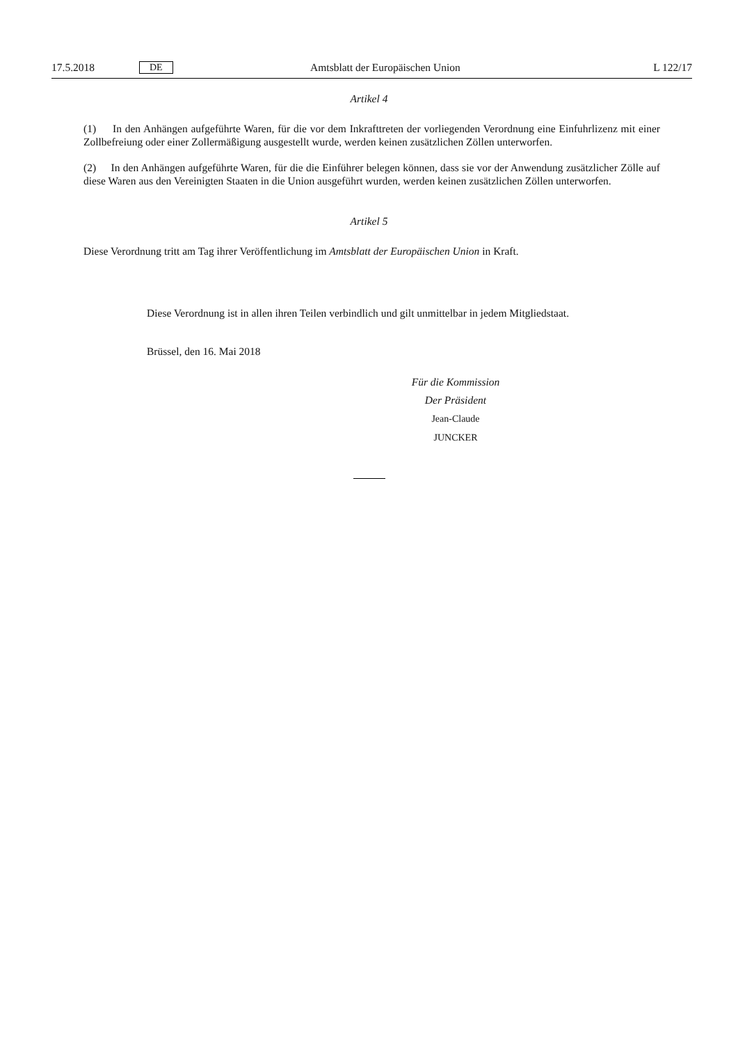17.5.2018 DE Amtsblatt der Europäischen Union L 122/17
Artikel 4
(1) In den Anhängen aufgeführte Waren, für die vor dem Inkrafttreten der vorliegenden Verordnung eine Einfuhrlizenz mit einer Zollbefreiung oder einer Zollermäßigung ausgestellt wurde, werden keinen zusätzlichen Zöllen unterworfen.
(2) In den Anhängen aufgeführte Waren, für die die Einführer belegen können, dass sie vor der Anwendung zusätzlicher Zölle auf diese Waren aus den Vereinigten Staaten in die Union ausgeführt wurden, werden keinen zusätzlichen Zöllen unterworfen.
Artikel 5
Diese Verordnung tritt am Tag ihrer Veröffentlichung im Amtsblatt der Europäischen Union in Kraft.
Diese Verordnung ist in allen ihren Teilen verbindlich und gilt unmittelbar in jedem Mitgliedstaat.
Brüssel, den 16. Mai 2018
Für die Kommission
Der Präsident
Jean-Claude JUNCKER